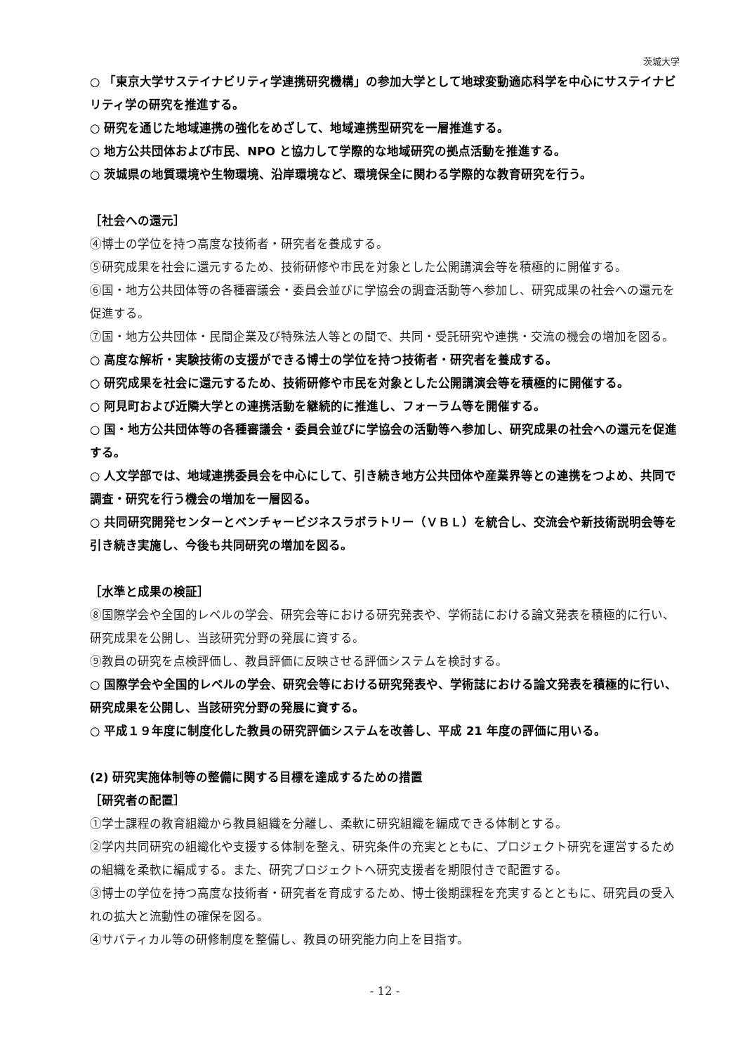茨城大学
○ 「東京大学サステイナビリティ学連携研究機構」の参加大学として地球変動適応科学を中心にサステイナビリティ学の研究を推進する。
○ 研究を通じた地域連携の強化をめざして、地域連携型研究を一層推進する。
○ 地方公共団体および市民、NPO と協力して学際的な地域研究の拠点活動を推進する。
○ 茨城県の地質環境や生物環境、沿岸環境など、環境保全に関わる学際的な教育研究を行う。
［社会への還元］
④博士の学位を持つ高度な技術者・研究者を養成する。
⑤研究成果を社会に還元するため、技術研修や市民を対象とした公開講演会等を積極的に開催する。
⑥国・地方公共団体等の各種審議会・委員会並びに学協会の調査活動等へ参加し、研究成果の社会への還元を促進する。
⑦国・地方公共団体・民間企業及び特殊法人等との間で、共同・受託研究や連携・交流の機会の増加を図る。
○ 高度な解析・実験技術の支援ができる博士の学位を持つ技術者・研究者を養成する。
○ 研究成果を社会に還元するため、技術研修や市民を対象とした公開講演会等を積極的に開催する。
○ 阿見町および近隣大学との連携活動を継続的に推進し、フォーラム等を開催する。
○ 国・地方公共団体等の各種審議会・委員会並びに学協会の活動等へ参加し、研究成果の社会への還元を促進する。
○ 人文学部では、地域連携委員会を中心にして、引き続き地方公共団体や産業界等との連携をつよめ、共同で調査・研究を行う機会の増加を一層図る。
○ 共同研究開発センターとベンチャービジネスラボラトリー（ＶＢＬ）を統合し、交流会や新技術説明会等を引き続き実施し、今後も共同研究の増加を図る。
［水準と成果の検証］
⑧国際学会や全国的レベルの学会、研究会等における研究発表や、学術誌における論文発表を積極的に行い、研究成果を公開し、当該研究分野の発展に資する。
⑨教員の研究を点検評価し、教員評価に反映させる評価システムを検討する。
○ 国際学会や全国的レベルの学会、研究会等における研究発表や、学術誌における論文発表を積極的に行い、研究成果を公開し、当該研究分野の発展に資する。
○ 平成１９年度に制度化した教員の研究評価システムを改善し、平成 21 年度の評価に用いる。
(2) 研究実施体制等の整備に関する目標を達成するための措置
［研究者の配置］
①学士課程の教育組織から教員組織を分離し、柔軟に研究組織を編成できる体制とする。
②学内共同研究の組織化や支援する体制を整え、研究条件の充実とともに、プロジェクト研究を運営するための組織を柔軟に編成する。また、研究プロジェクトへ研究支援者を期限付きで配置する。
③博士の学位を持つ高度な技術者・研究者を育成するため、博士後期課程を充実するとともに、研究員の受入れの拡大と流動性の確保を図る。
④サバティカル等の研修制度を整備し、教員の研究能力向上を目指す。
- 12 -